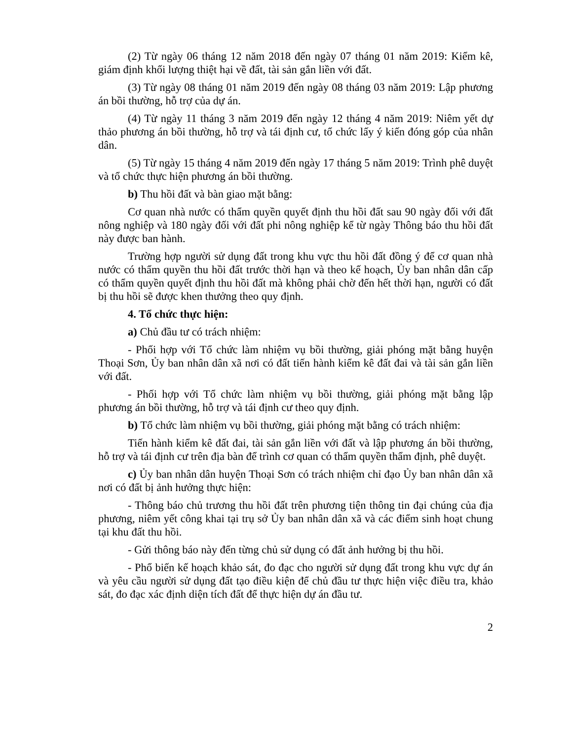(2) Từ ngày 06 tháng 12 năm 2018 đến ngày 07 tháng 01 năm 2019: Kiểm kê, giám định khối lượng thiệt hại về đất, tài sản gắn liền với đất.
(3) Từ ngày 08 tháng 01 năm 2019 đến ngày 08 tháng 03 năm 2019: Lập phương án bồi thường, hỗ trợ của dự án.
(4) Từ ngày 11 tháng 3 năm 2019 đến ngày 12 tháng 4 năm 2019: Niêm yết dự thảo phương án bồi thường, hỗ trợ và tái định cư, tổ chức lấy ý kiến đóng góp của nhân dân.
(5) Từ ngày 15 tháng 4 năm 2019 đến ngày 17 tháng 5 năm 2019: Trình phê duyệt và tổ chức thực hiện phương án bồi thường.
b) Thu hồi đất và bàn giao mặt bằng:
Cơ quan nhà nước có thẩm quyền quyết định thu hồi đất sau 90 ngày đối với đất nông nghiệp và 180 ngày đối với đất phi nông nghiệp kể từ ngày Thông báo thu hồi đất này được ban hành.
Trường hợp người sử dụng đất trong khu vực thu hồi đất đồng ý để cơ quan nhà nước có thẩm quyền thu hồi đất trước thời hạn và theo kế hoạch, Ủy ban nhân dân cấp có thẩm quyền quyết định thu hồi đất mà không phải chờ đến hết thời hạn, người có đất bị thu hồi sẽ được khen thưởng theo quy định.
4. Tổ chức thực hiện:
a) Chủ đầu tư có trách nhiệm:
- Phối hợp với Tổ chức làm nhiệm vụ bồi thường, giải phóng mặt bằng huyện Thoại Sơn, Ủy ban nhân dân xã nơi có đất tiến hành kiểm kê đất đai và tài sản gắn liền với đất.
- Phối hợp với Tổ chức làm nhiệm vụ bồi thường, giải phóng mặt bằng lập phương án bồi thường, hỗ trợ và tái định cư theo quy định.
b) Tổ chức làm nhiệm vụ bồi thường, giải phóng mặt bằng có trách nhiệm:
Tiến hành kiểm kê đất đai, tài sản gắn liền với đất và lập phương án bồi thường, hỗ trợ và tái định cư trên địa bàn để trình cơ quan có thẩm quyền thẩm định, phê duyệt.
c) Ủy ban nhân dân huyện Thoại Sơn có trách nhiệm chỉ đạo Ủy ban nhân dân xã nơi có đất bị ảnh hưởng thực hiện:
- Thông báo chủ trương thu hồi đất trên phương tiện thông tin đại chúng của địa phương, niêm yết công khai tại trụ sở Ủy ban nhân dân xã và các điểm sinh hoạt chung tại khu đất thu hồi.
- Gửi thông báo này đến từng chủ sử dụng có đất ảnh hưởng bị thu hồi.
- Phổ biến kế hoạch khảo sát, đo đạc cho người sử dụng đất trong khu vực dự án và yêu cầu người sử dụng đất tạo điều kiện để chủ đầu tư thực hiện việc điều tra, khảo sát, đo đạc xác định diện tích đất để thực hiện dự án đầu tư.
2